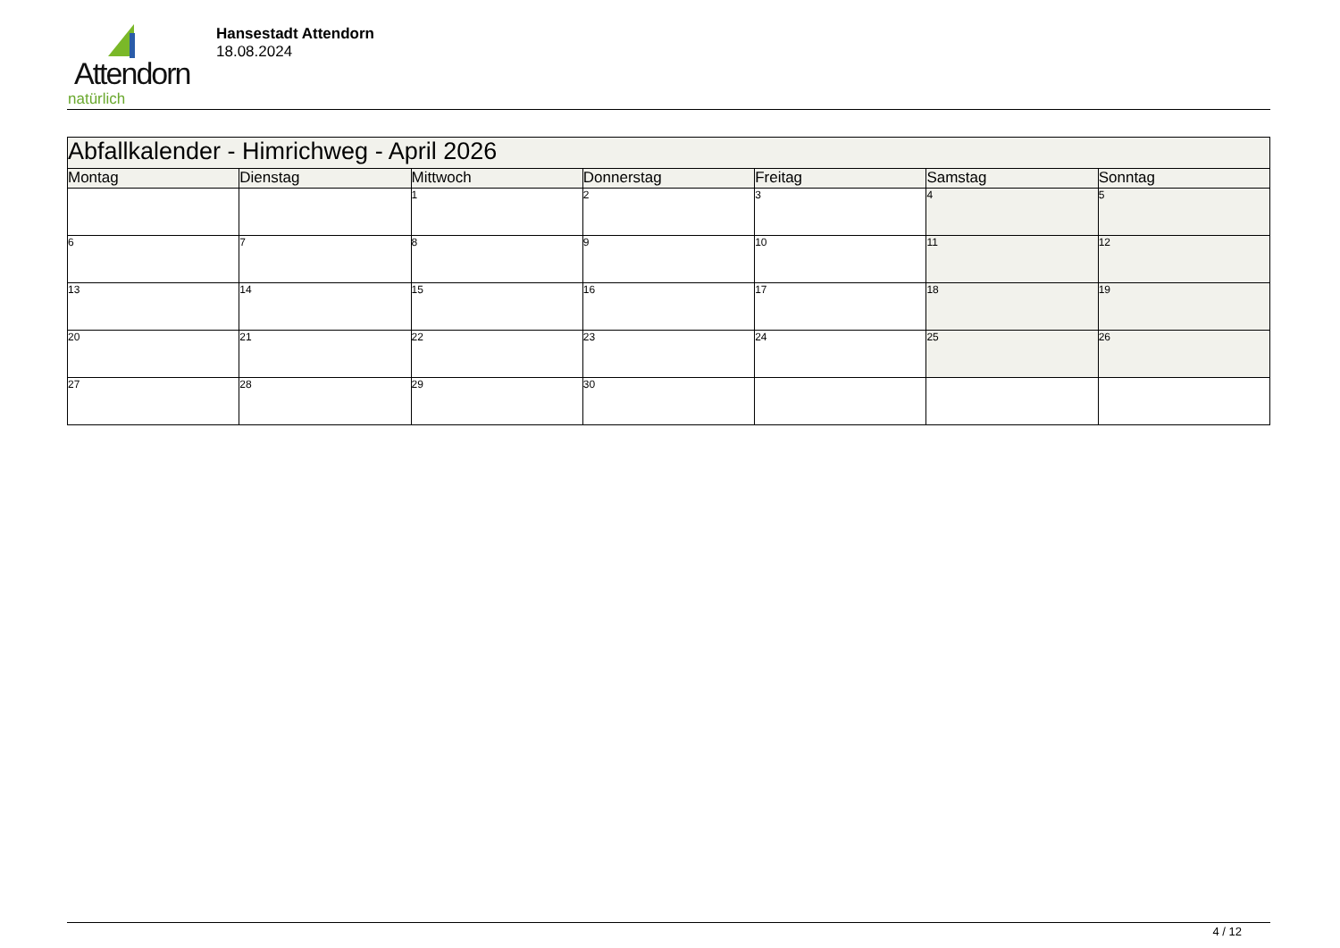Attendorn
natürlich
Hansestadt Attendorn
18.08.2024
| Abfallkalender - Himrichweg - April 2026 | | | | | | |
| --- | --- | --- | --- | --- | --- | --- |
| Montag | Dienstag | Mittwoch | Donnerstag | Freitag | Samstag | Sonntag |
| | | 1 | 2 | 3 | 4 | 5 |
| 6 | 7 | 8 | 9 | 10 | 11 | 12 |
| 13 | 14 | 15 | 16 | 17 | 18 | 19 |
| 20 | 21 | 22 | 23 | 24 | 25 | 26 |
| 27 | 28 | 29 | 30 | | | |
4 / 12